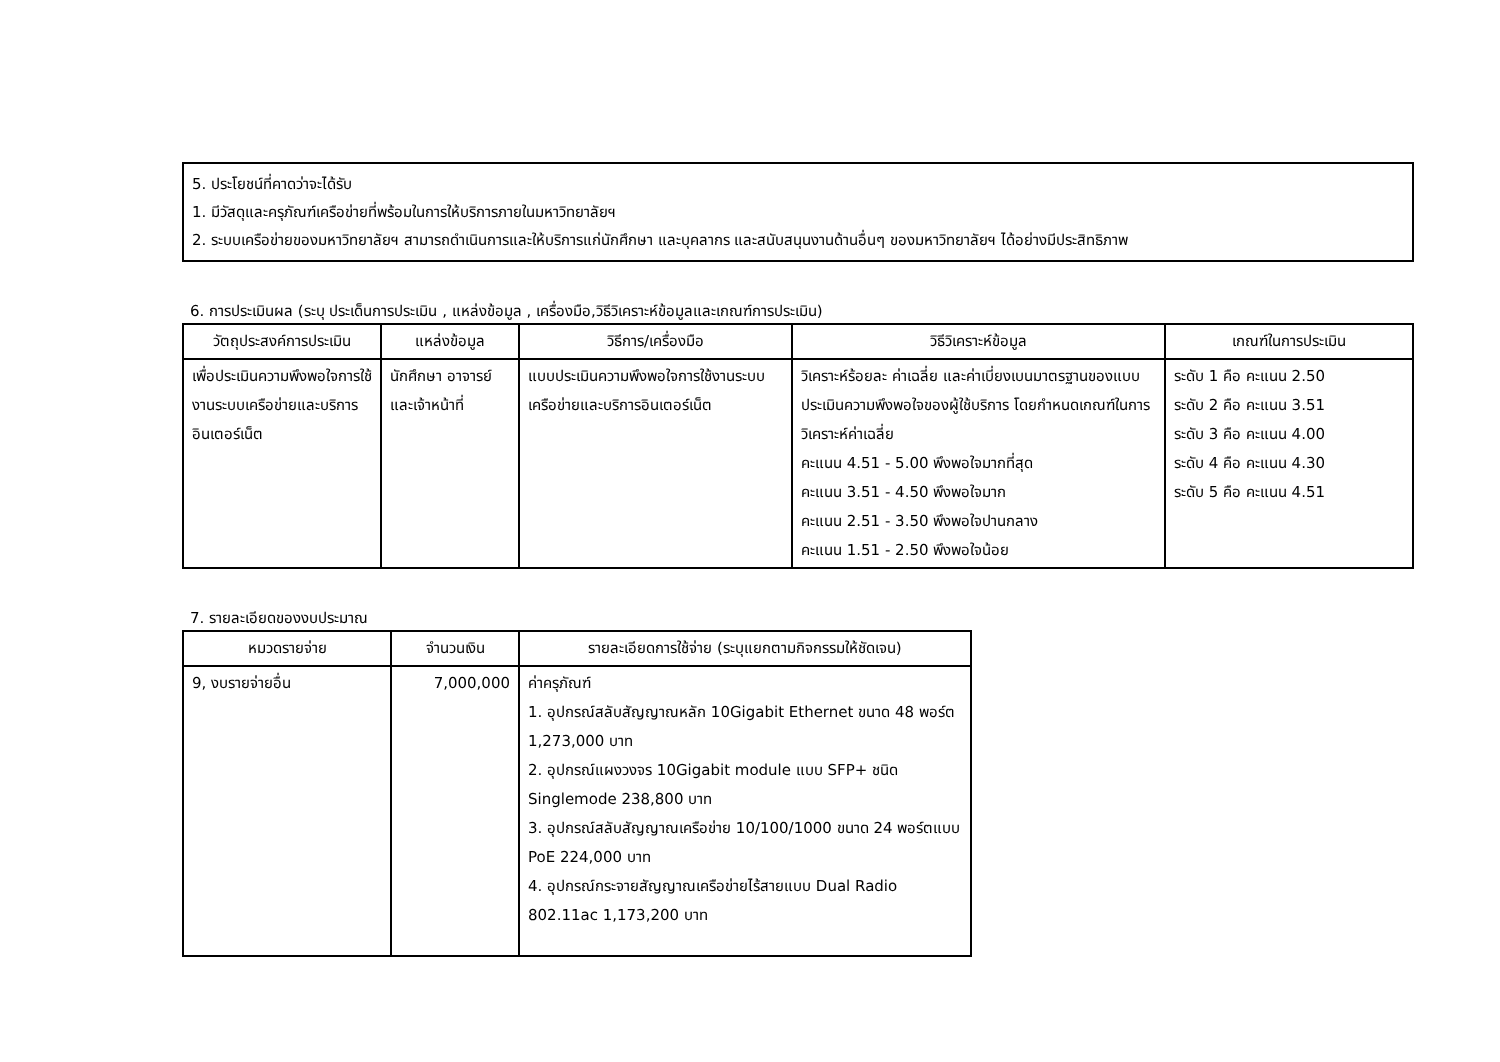5. ประโยชน์ที่คาดว่าจะได้รับ
1. มีวัสดุและครุภัณฑ์เครือข่ายที่พร้อมในการให้บริการภายในมหาวิทยาลัยฯ
2. ระบบเครือข่ายของมหาวิทยาลัยฯ สามารถดำเนินการและให้บริการแก่นักศึกษา และบุคลากร และสนับสนุนงานด้านอื่นๆ ของมหาวิทยาลัยฯ ได้อย่างมีประสิทธิภาพ
6. การประเมินผล (ระบุ ประเด็นการประเมิน , แหล่งข้อมูล , เครื่องมือ,วิธีวิเคราะห์ข้อมูลและเกณฑ์การประเมิน)
| วัตถุประสงค์การประเมิน | แหล่งข้อมูล | วิธีการ/เครื่องมือ | วิธีวิเคราะห์ข้อมูล | เกณฑ์ในการประเมิน |
| --- | --- | --- | --- | --- |
| เพื่อประเมินความพึงพอใจการใช้งานระบบเครือข่ายและบริการอินเตอร์เน็ต | นักศึกษา อาจารย์และเจ้าหน้าที่ | แบบประเมินความพึงพอใจการใช้งานระบบเครือข่ายและบริการอินเตอร์เน็ต | วิเคราะห์ร้อยละ ค่าเฉลี่ย และค่าเบี่ยงเบนมาตรฐานของแบบประเมินความพึงพอใจของผู้ใช้บริการ โดยกำหนดเกณฑ์ในการวิเคราะห์ค่าเฉลี่ย คะแนน 4.51 - 5.00 พึงพอใจมากที่สุด คะแนน 3.51 - 4.50 พึงพอใจมาก คะแนน 2.51 - 3.50 พึงพอใจปานกลาง คะแนน 1.51 - 2.50 พึงพอใจน้อย | ระดับ 1 คือ คะแนน 2.50 ระดับ 2 คือ คะแนน 3.51 ระดับ 3 คือ คะแนน 4.00 ระดับ 4 คือ คะแนน 4.30 ระดับ 5 คือ คะแนน 4.51 |
7. รายละเอียดของงบประมาณ
| หมวดรายจ่าย | จำนวนเงิน | รายละเอียดการใช้จ่าย (ระบุแยกตามกิจกรรมให้ชัดเจน) |
| --- | --- | --- |
| 9, งบรายจ่ายอื่น | 7,000,000 | ค่าครุภัณฑ์ 1. อุปกรณ์สลับสัญญาณหลัก 10Gigabit Ethernet ขนาด 48 พอร์ต 1,273,000 บาท 2. อุปกรณ์แผงวงจร 10Gigabit module แบบ SFP+ ชนิด Singlemode 238,800 บาท 3. อุปกรณ์สลับสัญญาณเครือข่าย 10/100/1000 ขนาด 24 พอร์ตแบบ PoE 224,000 บาท 4. อุปกรณ์กระจายสัญญาณเครือข่ายไร้สายแบบ Dual Radio 802.11ac 1,173,200 บาท |